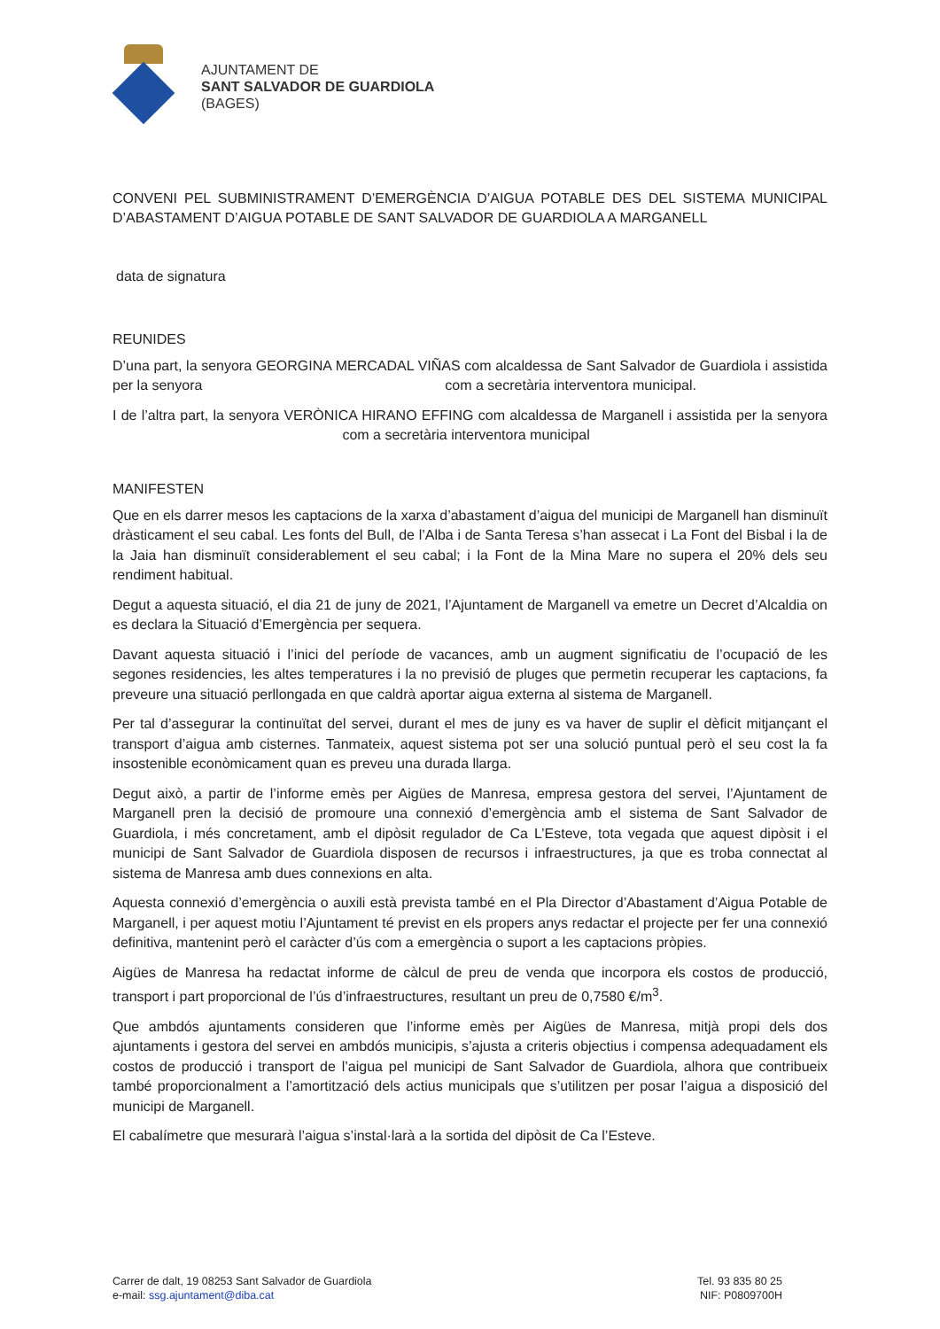AJUNTAMENT DE
SANT SALVADOR DE GUARDIOLA
(BAGES)
CONVENI PEL SUBMINISTRAMENT D’EMERGÈNCIA D’AIGUA POTABLE DES DEL SISTEMA MUNICIPAL D’ABASTAMENT D’AIGUA POTABLE DE SANT SALVADOR DE GUARDIOLA A MARGANELL
data de signatura
REUNIDES
D’una part, la senyora GEORGINA MERCADAL VIÑAS com alcaldessa de Sant Salvador de Guardiola i assistida per la senyora com a secretària interventora municipal.
I de l’altra part, la senyora VERÒNICA HIRANO EFFING com alcaldessa de Marganell i assistida per la senyora com a secretària interventora municipal
MANIFESTEN
Que en els darrer mesos les captacions de la xarxa d’abastament d’aigua del municipi de Marganell han disminuït dràsticament el seu cabal. Les fonts del Bull, de l’Alba i de Santa Teresa s’han assecat i La Font del Bisbal i la de la Jaia han disminuït considerablement el seu cabal; i la Font de la Mina Mare no supera el 20% dels seu rendiment habitual.
Degut a aquesta situació, el dia 21 de juny de 2021, l’Ajuntament de Marganell va emetre un Decret d’Alcaldia on es declara la Situació d’Emergència per sequera.
Davant aquesta situació i l’inici del període de vacances, amb un augment significatiu de l’ocupació de les segones residencies, les altes temperatures i la no previsió de pluges que permetin recuperar les captacions, fa preveure una situació perllongada en que caldrà aportar aigua externa al sistema de Marganell.
Per tal d’assegurar la continuïtat del servei, durant el mes de juny es va haver de suplir el dèficit mitjançant el transport d’aigua amb cisternes. Tanmateix, aquest sistema pot ser una solució puntual però el seu cost la fa insostenible econòmicament quan es preveu una durada llarga.
Degut això, a partir de l’informe emès per Aigües de Manresa, empresa gestora del servei, l’Ajuntament de Marganell pren la decisió de promoure una connexió d’emergència amb el sistema de Sant Salvador de Guardiola, i més concretament, amb el dipòsit regulador de Ca L’Esteve, tota vegada que aquest dipòsit i el municipi de Sant Salvador de Guardiola disposen de recursos i infraestructures, ja que es troba connectat al sistema de Manresa amb dues connexions en alta.
Aquesta connexió d’emergència o auxili està prevista també en el Pla Director d’Abastament d’Aigua Potable de Marganell, i per aquest motiu l’Ajuntament té previst en els propers anys redactar el projecte per fer una connexió definitiva, mantenint però el caràcter d’ús com a emergència o suport a les captacions pròpies.
Aigües de Manresa ha redactat informe de càlcul de preu de venda que incorpora els costos de producció, transport i part proporcional de l’ús d’infraestructures, resultant un preu de 0,7580 €/m<sup>3</sup>.
Que ambdós ajuntaments consideren que l’informe emès per Aigües de Manresa, mitjà propi dels dos ajuntaments i gestora del servei en ambdós municipis, s’ajusta a criteris objectius i compensa adequadament els costos de producció i transport de l’aigua pel municipi de Sant Salvador de Guardiola, alhora que contribueix també proporcionalment a l’amortització dels actius municipals que s’utilitzen per posar l’aigua a disposició del municipi de Marganell.
El cabalímetre que mesurarà l’aigua s’instal·larà a la sortida del dipòsit de Ca l’Esteve.
Carrer de dalt, 19 08253 Sant Salvador de Guardiola
e-mail: ssg.ajuntament@diba.cat
Tel. 93 835 80 25
NIF: P0809700H